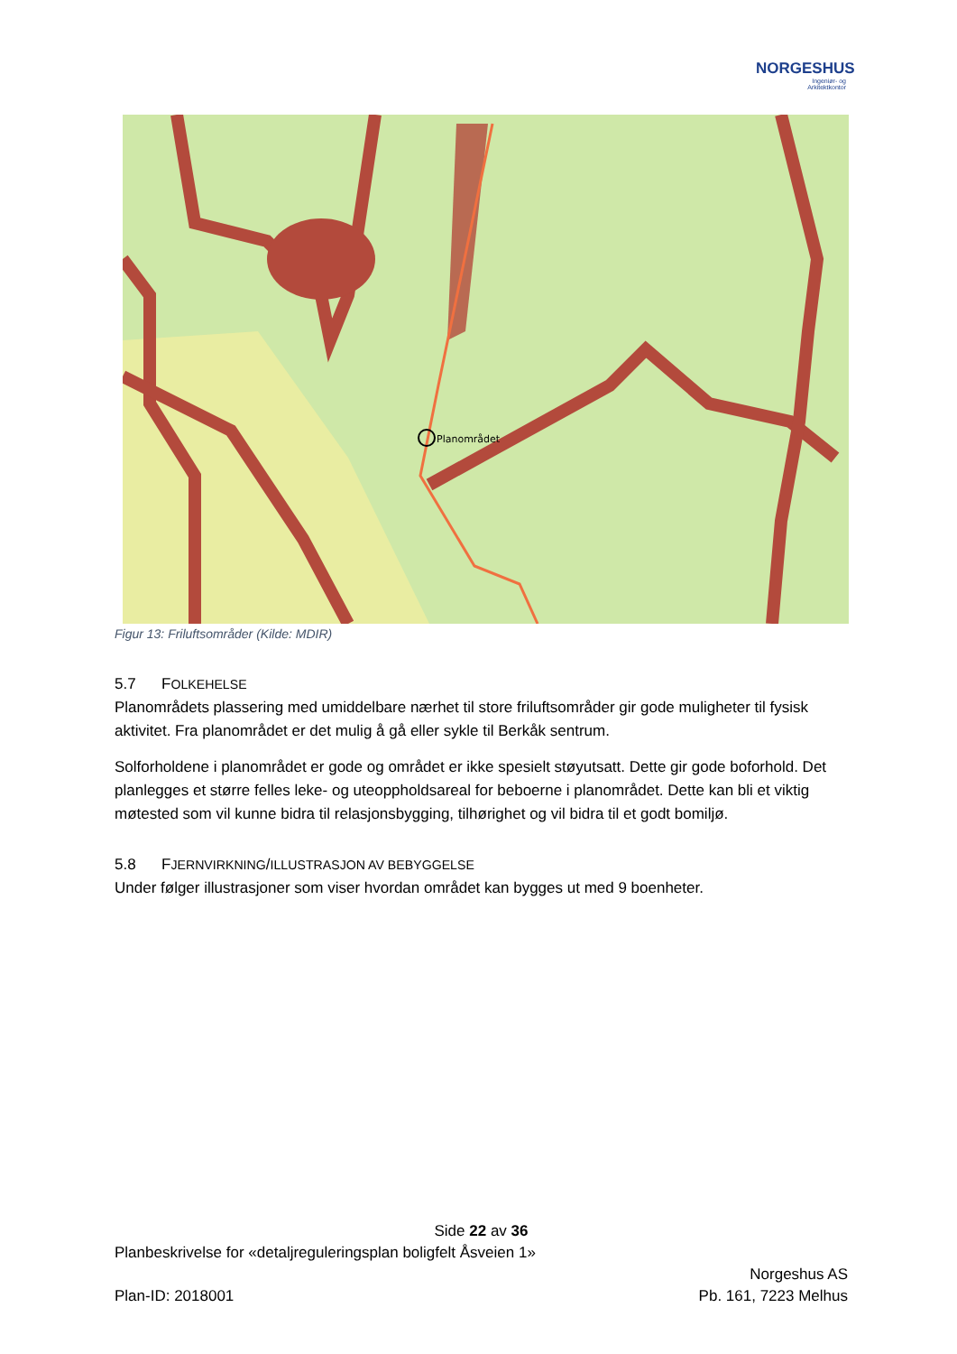NORGESHUS
Ingeniør- og
Arkitektkontor
Planområdet
Figur 13: Friluftsområder (Kilde: MDIR)
5.7 FOLKEHELSE
Planområdets plassering med umiddelbare nærhet til store friluftsområder gir gode muligheter til fysisk aktivitet. Fra planområdet er det mulig å gå eller sykle til Berkåk sentrum.
Solforholdene i planområdet er gode og området er ikke spesielt støyutsatt. Dette gir gode boforhold. Det planlegges et større felles leke- og uteoppholdsareal for beboerne i planområdet. Dette kan bli et viktig møtested som vil kunne bidra til relasjonsbygging, tilhørighet og vil bidra til et godt bomiljø.
5.8 FJERNVIRKNING/ILLUSTRASJON AV BEBYGGELSE
Under følger illustrasjoner som viser hvordan området kan bygges ut med 9 boenheter.
Side 22 av 36
Planbeskrivelse for «detaljreguleringsplan boligfelt Åsveien 1»
Norgeshus AS
Plan-ID: 2018001 Pb. 161, 7223 Melhus